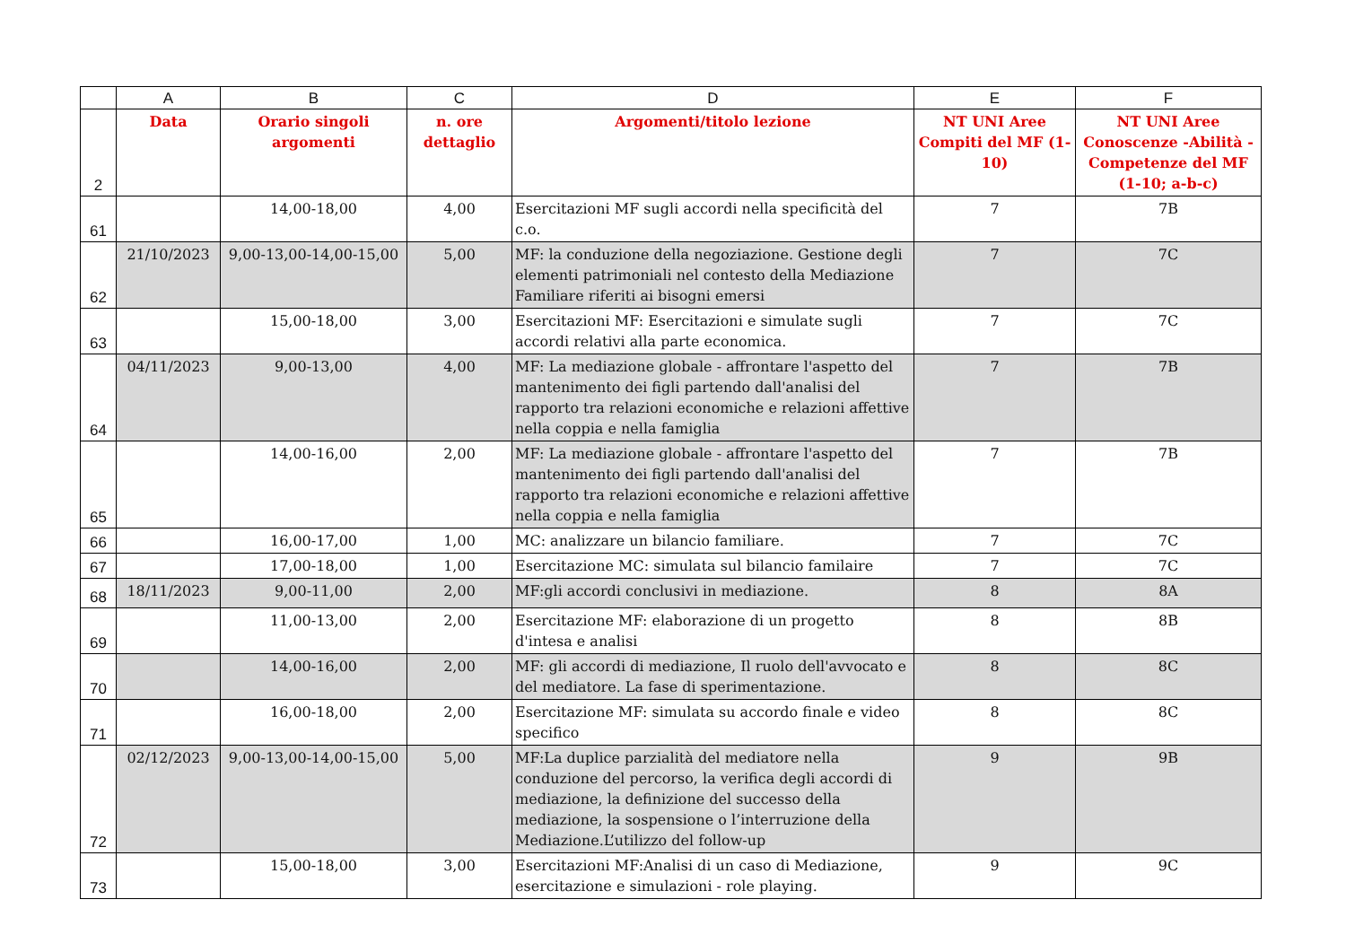| | A | B | C | D | E | F |
| --- | --- | --- | --- | --- | --- | --- |
| 2 | Data | Orario singoli argomenti | n. ore dettaglio | Argomenti/titolo lezione | NT UNI Aree Compiti del MF (1-10) | NT UNI Aree Conoscenze -Abilità - Competenze del MF (1-10; a-b-c) |
| 61 | | 14,00-18,00 | 4,00 | Esercitazioni MF sugli accordi nella specificità del c.o. | 7 | 7B |
| 62 | 21/10/2023 | 9,00-13,00-14,00-15,00 | 5,00 | MF: la conduzione della negoziazione. Gestione degli elementi patrimoniali nel contesto della Mediazione Familiare riferiti ai bisogni emersi | 7 | 7C |
| 63 | | 15,00-18,00 | 3,00 | Esercitazioni MF: Esercitazioni e simulate sugli accordi relativi alla parte economica. | 7 | 7C |
| 64 | 04/11/2023 | 9,00-13,00 | 4,00 | MF: La mediazione globale - affrontare l'aspetto del mantenimento dei figli partendo dall'analisi del rapporto tra relazioni economiche e relazioni affettive nella coppia e nella famiglia | 7 | 7B |
| 65 | | 14,00-16,00 | 2,00 | MF: La mediazione globale - affrontare l'aspetto del mantenimento dei figli partendo dall'analisi del rapporto tra relazioni economiche e relazioni affettive nella coppia e nella famiglia | 7 | 7B |
| 66 | | 16,00-17,00 | 1,00 | MC: analizzare un bilancio familiare. | 7 | 7C |
| 67 | | 17,00-18,00 | 1,00 | Esercitazione MC: simulata sul bilancio familaire | 7 | 7C |
| 68 | 18/11/2023 | 9,00-11,00 | 2,00 | MF:gli accordi conclusivi in mediazione. | 8 | 8A |
| 69 | | 11,00-13,00 | 2,00 | Esercitazione MF: elaborazione di un progetto d'intesa e analisi | 8 | 8B |
| 70 | | 14,00-16,00 | 2,00 | MF: gli accordi di mediazione, Il ruolo dell'avvocato e del mediatore. La fase di sperimentazione. | 8 | 8C |
| 71 | | 16,00-18,00 | 2,00 | Esercitazione MF: simulata su accordo finale e video specifico | 8 | 8C |
| 72 | 02/12/2023 | 9,00-13,00-14,00-15,00 | 5,00 | MF:La duplice parzialità del mediatore nella conduzione del percorso, la verifica degli accordi di mediazione, la definizione del successo della mediazione, la sospensione o l’interruzione della Mediazione.L’utilizzo del follow-up | 9 | 9B |
| 73 | | 15,00-18,00 | 3,00 | Esercitazioni MF:Analisi di un caso di Mediazione, esercitazione e simulazioni - role playing. | 9 | 9C |